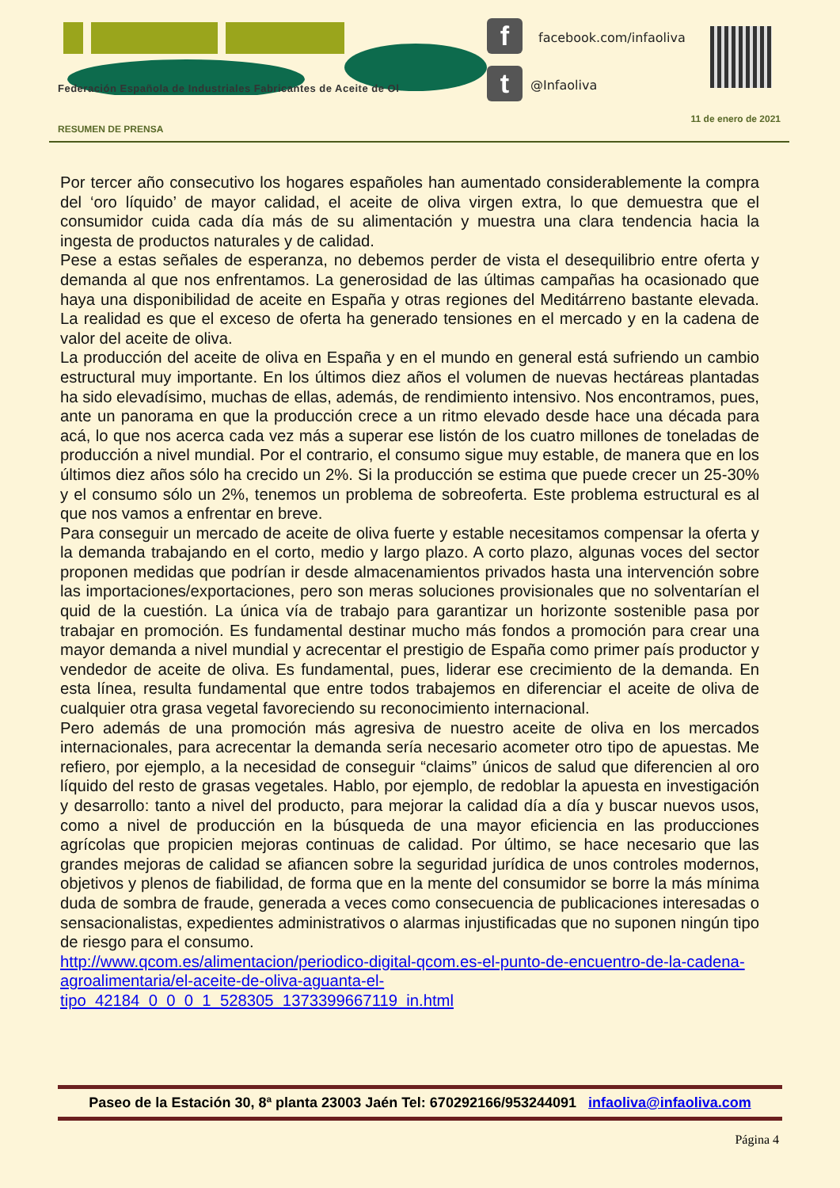Federación Española de Industriales Fabricantes de Aceite de Ol
f
t
facebook.com/infaoliva
@Infaoliva
11 de enero de 2021
RESUMEN DE PRENSA
Por tercer año consecutivo los hogares españoles han aumentado considerablemente la compra del ‘oro líquido’ de mayor calidad, el aceite de oliva virgen extra, lo que demuestra que el consumidor cuida cada día más de su alimentación y muestra una clara tendencia hacia la ingesta de productos naturales y de calidad.
Pese a estas señales de esperanza, no debemos perder de vista el desequilibrio entre oferta y demanda al que nos enfrentamos. La generosidad de las últimas campañas ha ocasionado que haya una disponibilidad de aceite en España y otras regiones del Meditárreno bastante elevada. La realidad es que el exceso de oferta ha generado tensiones en el mercado y en la cadena de valor del aceite de oliva.
La producción del aceite de oliva en España y en el mundo en general está sufriendo un cambio estructural muy importante. En los últimos diez años el volumen de nuevas hectáreas plantadas ha sido elevadísimo, muchas de ellas, además, de rendimiento intensivo. Nos encontramos, pues, ante un panorama en que la producción crece a un ritmo elevado desde hace una década para acá, lo que nos acerca cada vez más a superar ese listón de los cuatro millones de toneladas de producción a nivel mundial. Por el contrario, el consumo sigue muy estable, de manera que en los últimos diez años sólo ha crecido un 2%. Si la producción se estima que puede crecer un 25-30% y el consumo sólo un 2%, tenemos un problema de sobreoferta. Este problema estructural es al que nos vamos a enfrentar en breve.
Para conseguir un mercado de aceite de oliva fuerte y estable necesitamos compensar la oferta y la demanda trabajando en el corto, medio y largo plazo. A corto plazo, algunas voces del sector proponen medidas que podrían ir desde almacenamientos privados hasta una intervención sobre las importaciones/exportaciones, pero son meras soluciones provisionales que no solventarían el quid de la cuestión. La única vía de trabajo para garantizar un horizonte sostenible pasa por trabajar en promoción. Es fundamental destinar mucho más fondos a promoción para crear una mayor demanda a nivel mundial y acrecentar el prestigio de España como primer país productor y vendedor de aceite de oliva. Es fundamental, pues, liderar ese crecimiento de la demanda. En esta línea, resulta fundamental que entre todos trabajemos en diferenciar el aceite de oliva de cualquier otra grasa vegetal favoreciendo su reconocimiento internacional.
Pero además de una promoción más agresiva de nuestro aceite de oliva en los mercados internacionales, para acrecentar la demanda sería necesario acometer otro tipo de apuestas. Me refiero, por ejemplo, a la necesidad de conseguir “claims” únicos de salud que diferencien al oro líquido del resto de grasas vegetales. Hablo, por ejemplo, de redoblar la apuesta en investigación y desarrollo: tanto a nivel del producto, para mejorar la calidad día a día y buscar nuevos usos, como a nivel de producción en la búsqueda de una mayor eficiencia en las producciones agrícolas que propicien mejoras continuas de calidad. Por último, se hace necesario que las grandes mejoras de calidad se afiancen sobre la seguridad jurídica de unos controles modernos, objetivos y plenos de fiabilidad, de forma que en la mente del consumidor se borre la más mínima duda de sombra de fraude, generada a veces como consecuencia de publicaciones interesadas o sensacionalistas, expedientes administrativos o alarmas injustificadas que no suponen ningún tipo de riesgo para el consumo.
http://www.qcom.es/alimentacion/periodico-digital-qcom.es-el-punto-de-encuentro-de-la-cadena-agroalimentaria/el-aceite-de-oliva-aguanta-el-
tipo_42184_0_0_0_1_528305_1373399667119_in.html
Paseo de la Estación 30, 8ª planta 23003 Jaén Tel: 670292166/953244091 infaoliva@infaoliva.com
Página 4